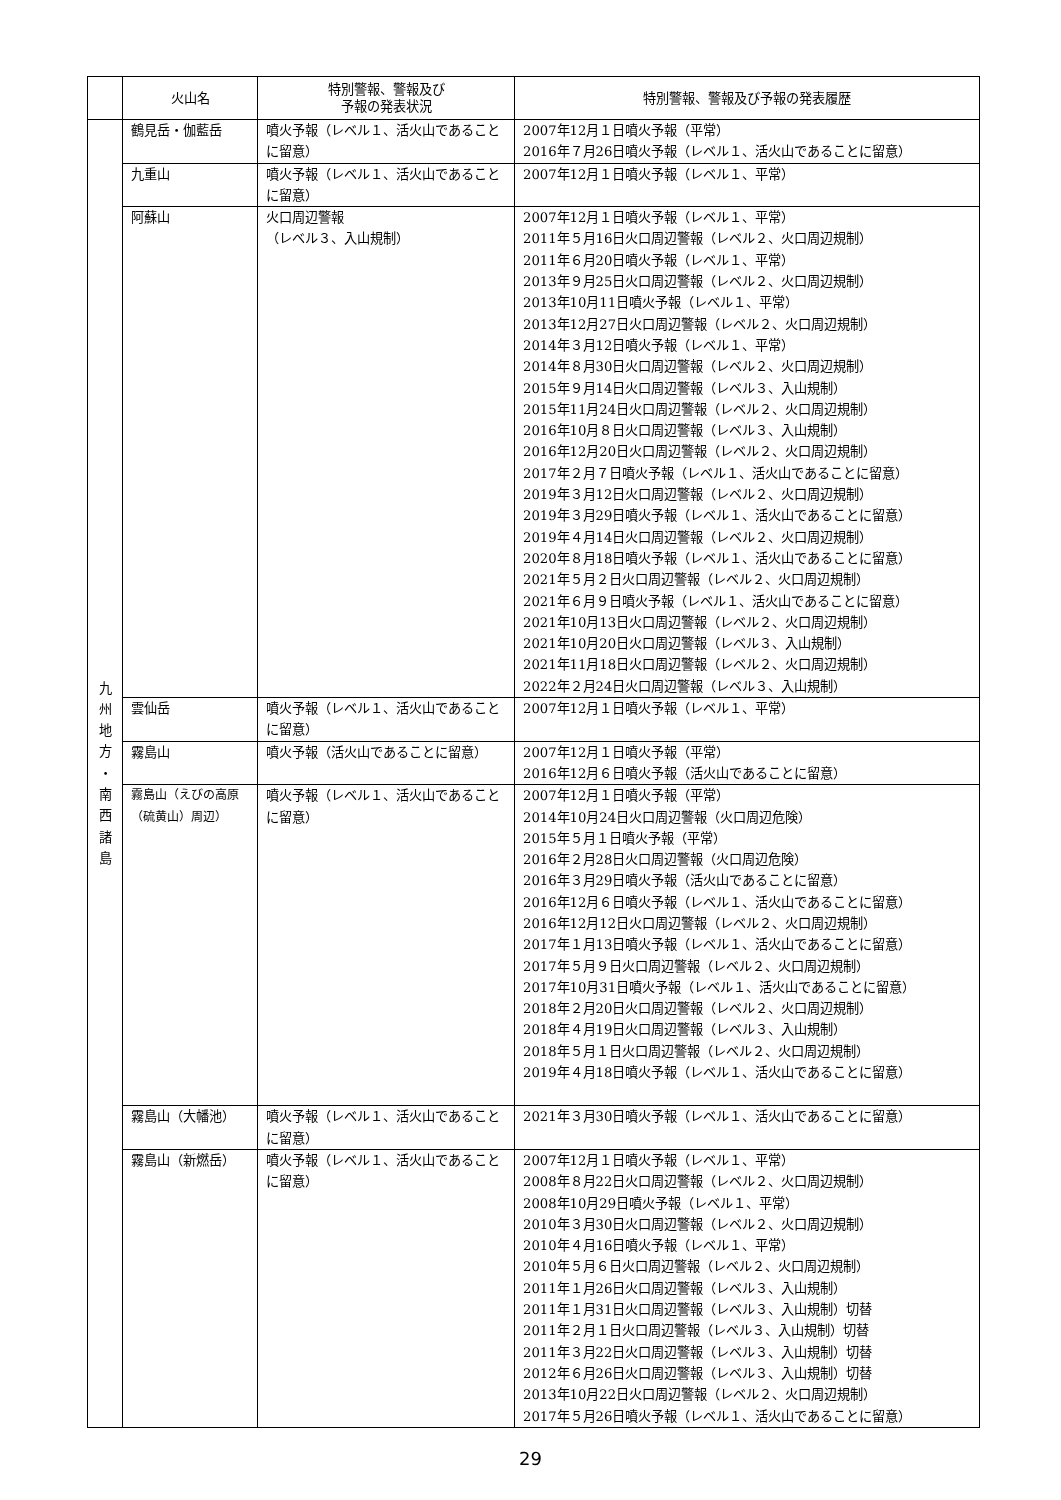| | 火山名 | 特別警報、警報及び 予報の発表状況 | 特別警報、警報及び予報の発表履歴 |
| --- | --- | --- | --- |
| 九 州 地 方 ・ 南 西 諸 島 | 鶴見岳・伽藍岳 | 噴火予報（レベル１、活火山であることに留意） | 2007年12月１日噴火予報（平常） 2016年７月26日噴火予報（レベル１、活火山であることに留意） |
| | 九重山 | 噴火予報（レベル１、活火山であることに留意） | 2007年12月１日噴火予報（レベル１、平常） |
| | 阿蘇山 | 火口周辺警報 （レベル３、入山規制） | 2007年12月１日噴火予報（レベル１、平常） 2011年５月16日火口周辺警報（レベル２、火口周辺規制） 2011年６月20日噴火予報（レベル１、平常） 2013年９月25日火口周辺警報（レベル２、火口周辺規制） 2013年10月11日噴火予報（レベル１、平常） 2013年12月27日火口周辺警報（レベル２、火口周辺規制） 2014年３月12日噴火予報（レベル１、平常） 2014年８月30日火口周辺警報（レベル２、火口周辺規制） 2015年９月14日火口周辺警報（レベル３、入山規制） 2015年11月24日火口周辺警報（レベル２、火口周辺規制） 2016年10月８日火口周辺警報（レベル３、入山規制） 2016年12月20日火口周辺警報（レベル２、火口周辺規制） 2017年２月７日噴火予報（レベル１、活火山であることに留意） 2019年３月12日火口周辺警報（レベル２、火口周辺規制） 2019年３月29日噴火予報（レベル１、活火山であることに留意） 2019年４月14日火口周辺警報（レベル２、火口周辺規制） 2020年８月18日噴火予報（レベル１、活火山であることに留意） 2021年５月２日火口周辺警報（レベル２、火口周辺規制） 2021年６月９日噴火予報（レベル１、活火山であることに留意） 2021年10月13日火口周辺警報（レベル２、火口周辺規制） 2021年10月20日火口周辺警報（レベル３、入山規制） 2021年11月18日火口周辺警報（レベル２、火口周辺規制） 2022年２月24日火口周辺警報（レベル３、入山規制） |
| | 雲仙岳 | 噴火予報（レベル１、活火山であることに留意） | 2007年12月１日噴火予報（レベル１、平常） |
| | 霧島山 | 噴火予報（活火山であることに留意） | 2007年12月１日噴火予報（平常） 2016年12月６日噴火予報（活火山であることに留意） |
| | 霧島山（えびの高原（硫黄山）周辺） | 噴火予報（レベル１、活火山であることに留意） | 2007年12月１日噴火予報（平常） 2014年10月24日火口周辺警報（火口周辺危険） 2015年５月１日噴火予報（平常） 2016年２月28日火口周辺警報（火口周辺危険） 2016年３月29日噴火予報（活火山であることに留意） 2016年12月６日噴火予報（レベル１、活火山であることに留意） 2016年12月12日火口周辺警報（レベル２、火口周辺規制） 2017年１月13日噴火予報（レベル１、活火山であることに留意） 2017年５月９日火口周辺警報（レベル２、火口周辺規制） 2017年10月31日噴火予報（レベル１、活火山であることに留意） 2018年２月20日火口周辺警報（レベル２、火口周辺規制） 2018年４月19日火口周辺警報（レベル３、入山規制） 2018年５月１日火口周辺警報（レベル２、火口周辺規制） 2019年４月18日噴火予報（レベル１、活火山であることに留意） |
| | 霧島山（大幡池） | 噴火予報（レベル１、活火山であることに留意） | 2021年３月30日噴火予報（レベル１、活火山であることに留意） |
| | 霧島山（新燃岳） | 噴火予報（レベル１、活火山であることに留意） | 2007年12月１日噴火予報（レベル１、平常） 2008年８月22日火口周辺警報（レベル２、火口周辺規制） 2008年10月29日噴火予報（レベル１、平常） 2010年３月30日火口周辺警報（レベル２、火口周辺規制） 2010年４月16日噴火予報（レベル１、平常） 2010年５月６日火口周辺警報（レベル２、火口周辺規制） 2011年１月26日火口周辺警報（レベル３、入山規制） 2011年１月31日火口周辺警報（レベル３、入山規制）切替 2011年２月１日火口周辺警報（レベル３、入山規制）切替 2011年３月22日火口周辺警報（レベル３、入山規制）切替 2012年６月26日火口周辺警報（レベル３、入山規制）切替 2013年10月22日火口周辺警報（レベル２、火口周辺規制） 2017年５月26日噴火予報（レベル１、活火山であることに留意） |
29